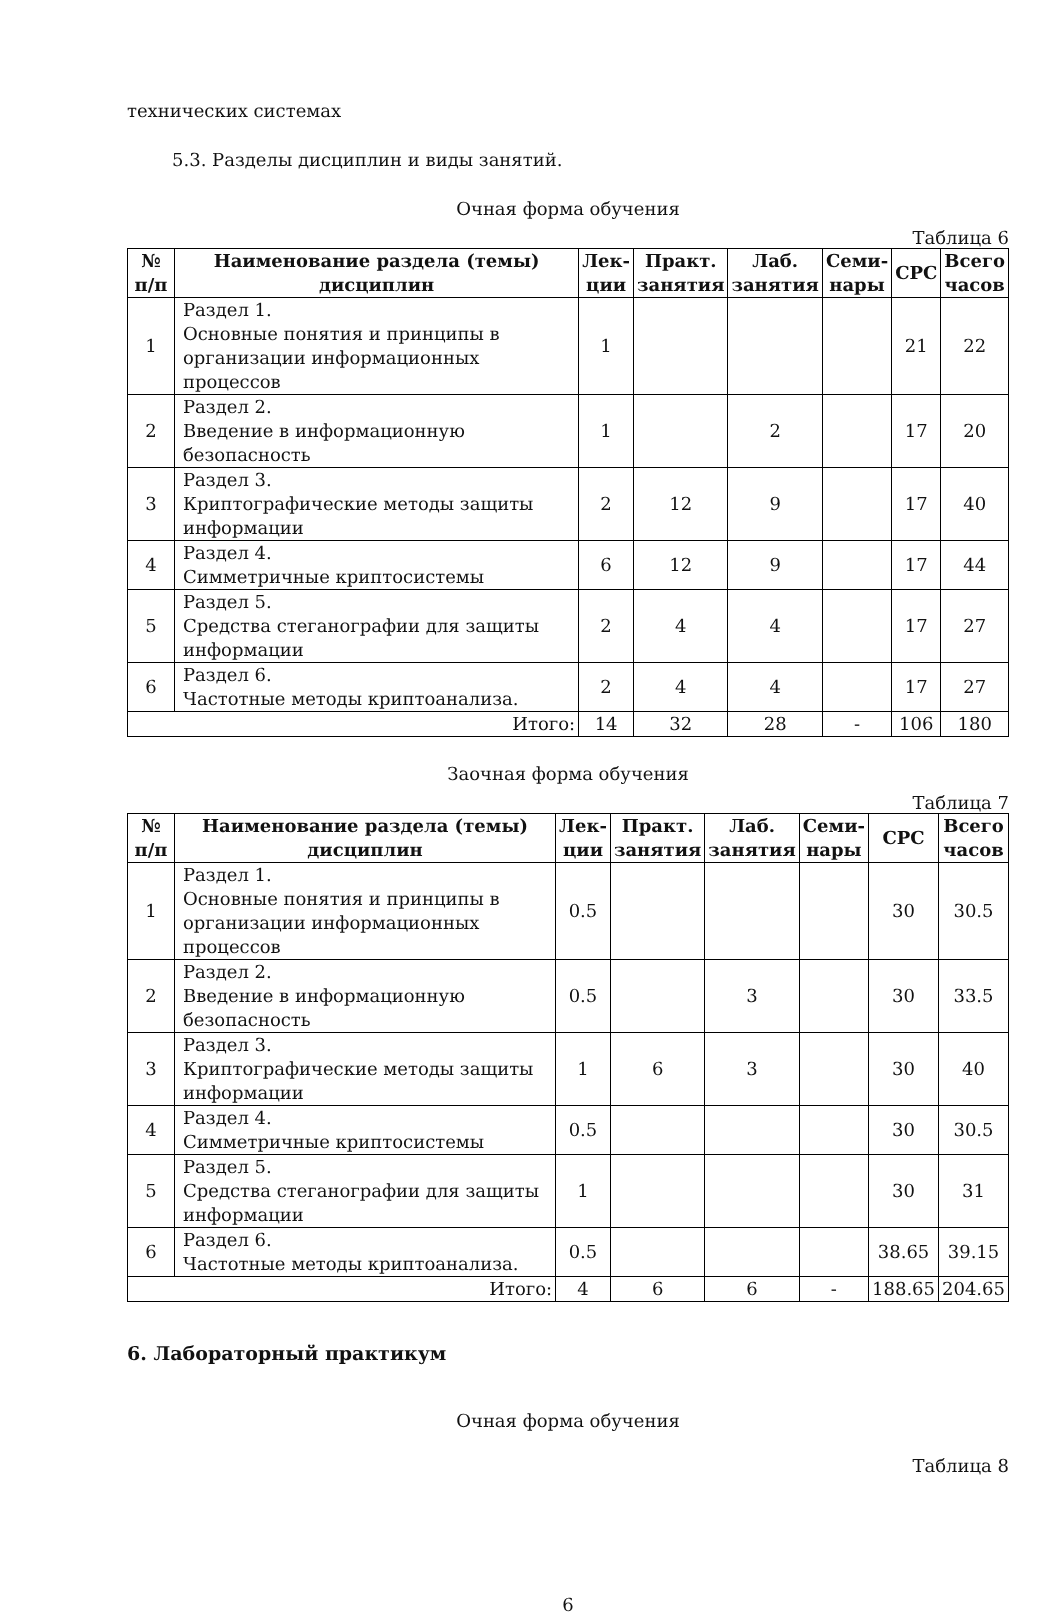технических системах
5.3. Разделы дисциплин и виды занятий.
Очная форма обучения
Таблица 6
| № п/п | Наименование раздела (темы) дисциплин | Лек- ции | Практ. занятия | Лаб. занятия | Семи- нары | СРС | Всего часов |
| --- | --- | --- | --- | --- | --- | --- | --- |
| 1 | Раздел 1. Основные понятия и принципы в организации информационных процессов | 1 | | | | 21 | 22 |
| 2 | Раздел 2. Введение в информационную безопасность | 1 | | 2 | | 17 | 20 |
| 3 | Раздел 3. Криптографические методы защиты информации | 2 | 12 | 9 | | 17 | 40 |
| 4 | Раздел 4. Симметричные криптосистемы | 6 | 12 | 9 | | 17 | 44 |
| 5 | Раздел 5. Средства стеганографии для защиты информации | 2 | 4 | 4 | | 17 | 27 |
| 6 | Раздел 6. Частотные методы криптоанализа. | 2 | 4 | 4 | | 17 | 27 |
| Итого: | | 14 | 32 | 28 | - | 106 | 180 |
Заочная форма обучения
Таблица 7
| № п/п | Наименование раздела (темы) дисциплин | Лек- ции | Практ. занятия | Лаб. занятия | Семи- нары | СРС | Всего часов |
| --- | --- | --- | --- | --- | --- | --- | --- |
| 1 | Раздел 1. Основные понятия и принципы в организации информационных процессов | 0.5 | | | | 30 | 30.5 |
| 2 | Раздел 2. Введение в информационную безопасность | 0.5 | | 3 | | 30 | 33.5 |
| 3 | Раздел 3. Криптографические методы защиты информации | 1 | 6 | 3 | | 30 | 40 |
| 4 | Раздел 4. Симметричные криптосистемы | 0.5 | | | | 30 | 30.5 |
| 5 | Раздел 5. Средства стеганографии для защиты информации | 1 | | | | 30 | 31 |
| 6 | Раздел 6. Частотные методы криптоанализа. | 0.5 | | | | 38.65 | 39.15 |
| Итого: | | 4 | 6 | 6 | - | 188.65 | 204.65 |
6. Лабораторный практикум
Очная форма обучения
Таблица 8
6